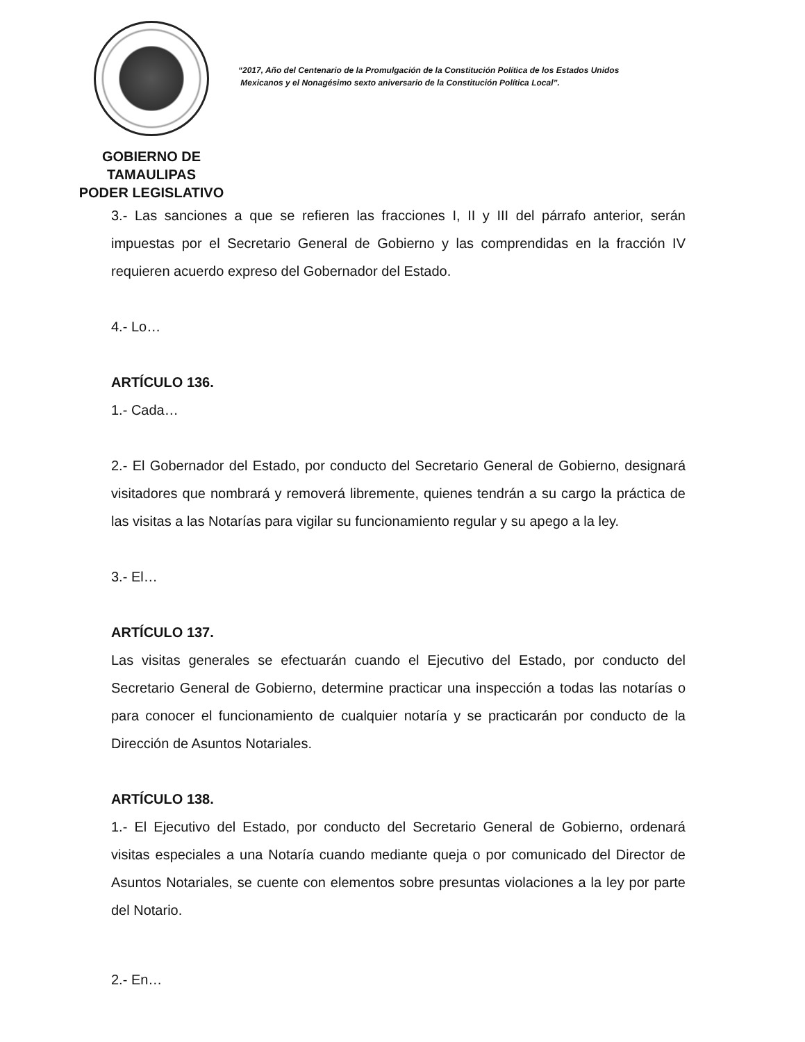GOBIERNO DE TAMAULIPAS
PODER LEGISLATIVO
“2017, Año del Centenario de la Promulgación de la Constitución Política de los Estados Unidos
Mexicanos y el Nonagésimo sexto aniversario de la Constitución Política Local”.
3.- Las sanciones a que se refieren las fracciones I, II y III del párrafo anterior, serán impuestas por el Secretario General de Gobierno y las comprendidas en la fracción IV requieren acuerdo expreso del Gobernador del Estado.
4.- Lo…
ARTÍCULO 136.
1.- Cada…
2.- El Gobernador del Estado, por conducto del Secretario General de Gobierno, designará visitadores que nombrará y removerá libremente, quienes tendrán a su cargo la práctica de las visitas a las Notarías para vigilar su funcionamiento regular y su apego a la ley.
3.- El…
ARTÍCULO 137.
Las visitas generales se efectuarán cuando el Ejecutivo del Estado, por conducto del Secretario General de Gobierno, determine practicar una inspección a todas las notarías o para conocer el funcionamiento de cualquier notaría y se practicarán por conducto de la Dirección de Asuntos Notariales.
ARTÍCULO 138.
1.- El Ejecutivo del Estado, por conducto del Secretario General de Gobierno, ordenará visitas especiales a una Notaría cuando mediante queja o por comunicado del Director de Asuntos Notariales, se cuente con elementos sobre presuntas violaciones a la ley por parte del Notario.
2.- En…